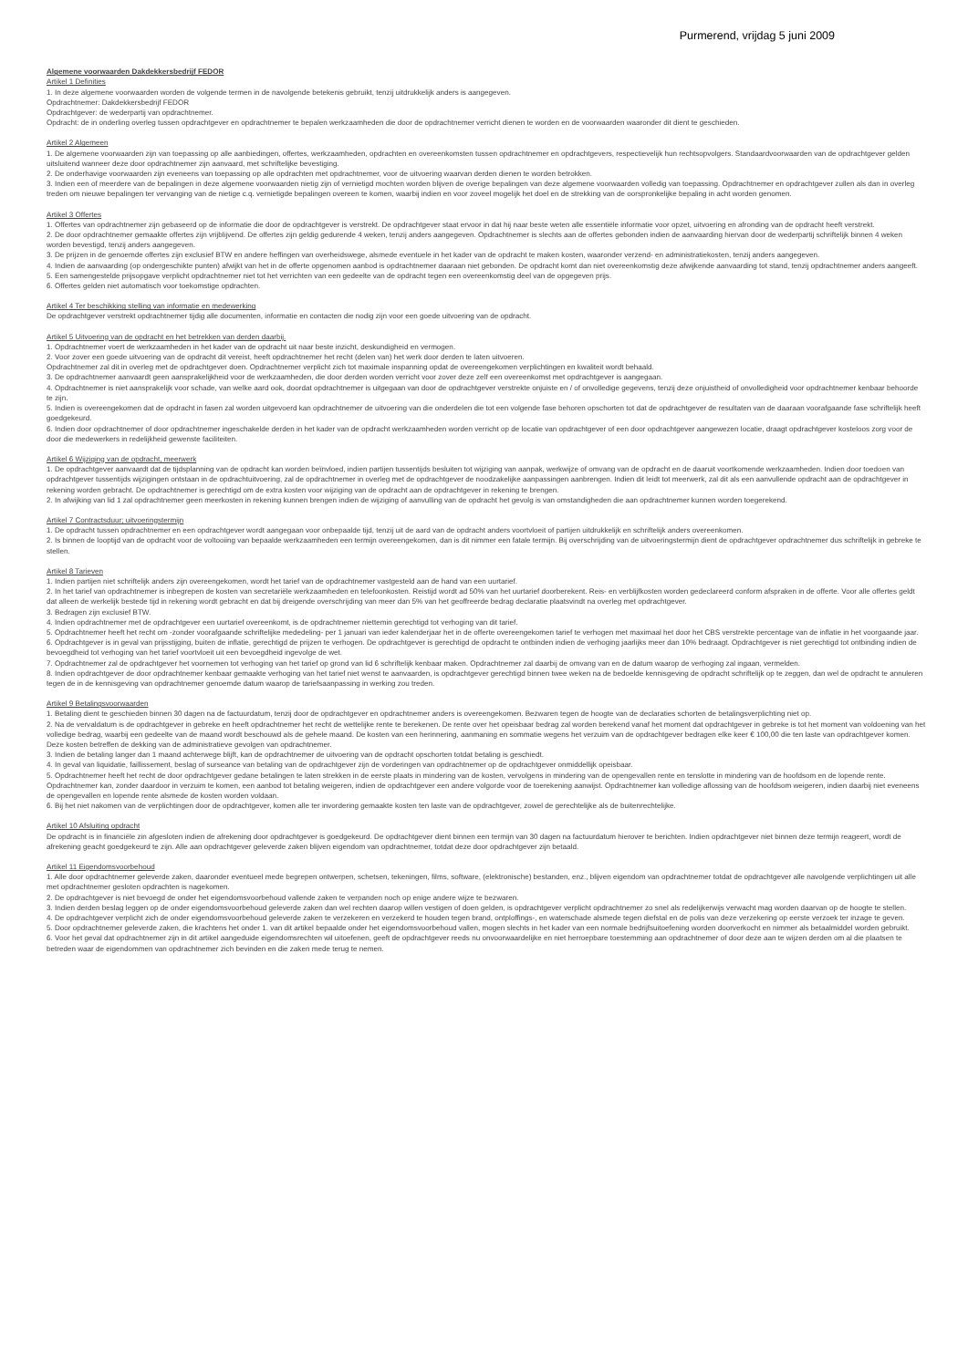Purmerend, vrijdag 5 juni 2009
Algemene voorwaarden Dakdekkersbedrijf FEDOR
Artikel 1 Definities
1. In deze algemene voorwaarden worden de volgende termen in de navolgende betekenis gebruikt, tenzij uitdrukkelijk anders is aangegeven.
Opdrachtnemer: Dakdekkersbedrijf FEDOR
Opdrachtgever: de wederpartij van opdrachtnemer.
Opdracht: de in onderling overleg tussen opdrachtgever en opdrachtnemer te bepalen werkzaamheden die door de opdrachtnemer verricht dienen te worden en de voorwaarden waaronder dit dient te geschieden.
Artikel 2 Algemeen
1. De algemene voorwaarden zijn van toepassing op alle aanbiedingen, offertes, werkzaamheden, opdrachten en overeenkomsten tussen opdrachtnemer en opdrachtgevers, respectievelijk hun rechtsopvolgers. Standaardvoorwaarden van de opdrachtgever gelden uitsluitend wanneer deze door opdrachtnemer zijn aanvaard, met schriftelijke bevestiging.
2. De onderhavige voorwaarden zijn eveneens van toepassing op alle opdrachten met opdrachtnemer, voor de uitvoering waarvan derden dienen te worden betrokken.
3. Indien een of meerdere van de bepalingen in deze algemene voorwaarden nietig zijn of vernietigd mochten worden blijven de overige bepalingen van deze algemene voorwaarden volledig van toepassing. Opdrachtnemer en opdrachtgever zullen als dan in overleg treden om nieuwe bepalingen ter vervanging van de nietige c.q. vernietigde bepalingen overeen te komen, waarbij indien en voor zoveel mogelijk het doel en de strekking van de oorspronkelijke bepaling in acht worden genomen.
Artikel 3 Offertes
1. Offertes van opdrachtnemer zijn gebaseerd op de informatie die door de opdrachtgever is verstrekt. De opdrachtgever staat ervoor in dat hij naar beste weten alle essentiële informatie voor opzet, uitvoering en afronding van de opdracht heeft verstrekt.
2. De door opdrachtnemer gemaakte offertes zijn vrijblijvend. De offertes zijn geldig gedurende 4 weken, tenzij anders aangegeven. Opdrachtnemer is slechts aan de offertes gebonden indien de aanvaarding hiervan door de wederpartij schriftelijk binnen 4 weken worden bevestigd, tenzij anders aangegeven.
3. De prijzen in de genoemde offertes zijn exclusief BTW en andere heffingen van overheidswege, alsmede eventuele in het kader van de opdracht te maken kosten, waaronder verzend- en administratiekosten, tenzij anders aangegeven.
4. Indien de aanvaarding (op ondergeschikte punten) afwijkt van het in de offerte opgenomen aanbod is opdrachtnemer daaraan niet gebonden. De opdracht komt dan niet overeenkomstig deze afwijkende aanvaarding tot stand, tenzij opdrachtnemer anders aangeeft.
5. Een samengestelde prijsopgave verplicht opdrachtnemer niet tot het verrichten van een gedeelte van de opdracht tegen een overeenkomstig deel van de opgegeven prijs.
6. Offertes gelden niet automatisch voor toekomstige opdrachten.
Artikel 4 Ter beschikking stelling van informatie en medewerking
De opdrachtgever verstrekt opdrachtnemer tijdig alle documenten, informatie en contacten die nodig zijn voor een goede uitvoering van de opdracht.
Artikel 5 Uitvoering van de opdracht en het betrekken van derden daarbij.
1. Opdrachtnemer voert de werkzaamheden in het kader van de opdracht uit naar beste inzicht, deskundigheid en vermogen.
2. Voor zover een goede uitvoering van de opdracht dit vereist, heeft opdrachtnemer het recht (delen van) het werk door derden te laten uitvoeren.
Opdrachtnemer zal dit in overleg met de opdrachtgever doen. Opdrachtnemer verplicht zich tot maximale inspanning opdat de overeengekomen verplichtingen en kwaliteit wordt behaald.
3. De opdrachtnemer aanvaardt geen aansprakelijkheid voor de werkzaamheden, die door derden worden verricht voor zover deze zelf een overeenkomst met opdrachtgever is aangegaan.
4. Opdrachtnemer is niet aansprakelijk voor schade, van welke aard ook, doordat opdrachtnemer is uitgegaan van door de opdrachtgever verstrekte onjuiste en / of onvolledige gegevens, tenzij deze onjuistheid of onvolledigheid voor opdrachtnemer kenbaar behoorde te zijn.
5. Indien is overeengekomen dat de opdracht in fasen zal worden uitgevoerd kan opdrachtnemer de uitvoering van die onderdelen die tot een volgende fase behoren opschorten tot dat de opdrachtgever de resultaten van de daaraan voorafgaande fase schriftelijk heeft goedgekeurd.
6. Indien door opdrachtnemer of door opdrachtnemer ingeschakelde derden in het kader van de opdracht werkzaamheden worden verricht op de locatie van opdrachtgever of een door opdrachtgever aangewezen locatie, draagt opdrachtgever kosteloos zorg voor de door die medewerkers in redelijkheid gewenste faciliteiten.
Artikel 6 Wijziging van de opdracht, meerwerk
1. De opdrachtgever aanvaardt dat de tijdsplanning van de opdracht kan worden beïnvloed, indien partijen tussentijds besluiten tot wijziging van aanpak, werkwijze of omvang van de opdracht en de daaruit voortkomende werkzaamheden. Indien door toedoen van opdrachtgever tussentijds wijzigingen ontstaan in de opdrachtuitvoering, zal de opdrachtnemer in overleg met de opdrachtgever de noodzakelijke aanpassingen aanbrengen. Indien dit leidt tot meerwerk, zal dit als een aanvullende opdracht aan de opdrachtgever in rekening worden gebracht. De opdrachtnemer is gerechtigd om de extra kosten voor wijziging van de opdracht aan de opdrachtgever in rekening te brengen.
2. In afwijking van lid 1 zal opdrachtnemer geen meerkosten in rekening kunnen brengen indien de wijziging of aanvulling van de opdracht het gevolg is van omstandigheden die aan opdrachtnemer kunnen worden toegerekend.
Artikel 7 Contractsduur; uitvoeringstermijn
1. De opdracht tussen opdrachtnemer en een opdrachtgever wordt aangegaan voor onbepaalde tijd, tenzij uit de aard van de opdracht anders voortvloeit of partijen uitdrukkelijk en schriftelijk anders overeenkomen.
2. Is binnen de looptijd van de opdracht voor de voltooiing van bepaalde werkzaamheden een termijn overeengekomen, dan is dit nimmer een fatale termijn. Bij overschrijding van de uitvoeringstermijn dient de opdrachtgever opdrachtnemer dus schriftelijk in gebreke te stellen.
Artikel 8 Tarieven
1. Indien partijen niet schriftelijk anders zijn overeengekomen, wordt het tarief van de opdrachtnemer vastgesteld aan de hand van een uurtarief.
2. In het tarief van opdrachtnemer is inbegrepen de kosten van secretariële werkzaamheden en telefoonkosten. Reistijd wordt ad 50% van het uurtarief doorberekent. Reis- en verblijfkosten worden gedeclareerd conform afspraken in de offerte. Voor alle offertes geldt dat alleen de werkelijk bestede tijd in rekening wordt gebracht en dat bij dreigende overschrijding van meer dan 5% van het geoffreerde bedrag declaratie plaatsvindt na overleg met opdrachtgever.
3. Bedragen zijn exclusief BTW.
4. Indien opdrachtnemer met de opdrachtgever een uurtarief overeenkomt, is de opdrachtnemer niettemin gerechtigd tot verhoging van dit tarief.
5. Opdrachtnemer heeft het recht om -zonder voorafgaande schriftelijke mededeling- per 1 januari van ieder kalenderjaar het in de offerte overeengekomen tarief te verhogen met maximaal het door het CBS verstrekte percentage van de inflatie in het voorgaande jaar.
6. Opdrachtgever is in geval van prijsstijging, buiten de inflatie, gerechtigd de prijzen te verhogen. De opdrachtgever is gerechtigd de opdracht te ontbinden indien de verhoging jaarlijks meer dan 10% bedraagt. Opdrachtgever is niet gerechtigd tot ontbinding indien de bevoegdheid tot verhoging van het tarief voortvloeit uit een bevoegdheid ingevolge de wet.
7. Opdrachtnemer zal de opdrachtgever het voornemen tot verhoging van het tarief op grond van lid 6 schriftelijk kenbaar maken. Opdrachtnemer zal daarbij de omvang van en de datum waarop de verhoging zal ingaan, vermelden.
8. Indien opdrachtgever de door opdrachtnemer kenbaar gemaakte verhoging van het tarief niet wenst te aanvaarden, is opdrachtgever gerechtigd binnen twee weken na de bedoelde kennisgeving de opdracht schriftelijk op te zeggen, dan wel de opdracht te annuleren tegen de in de kennisgeving van opdrachtnemer genoemde datum waarop de tariefsaanpassing in werking zou treden.
Artikel 9 Betalingsvoorwaarden
1. Betaling dient te geschieden binnen 30 dagen na de factuurdatum, tenzij door de opdrachtgever en opdrachtnemer anders is overeengekomen. Bezwaren tegen de hoogte van de declaraties schorten de betalingsverplichting niet op.
2. Na de vervaldatum is de opdrachtgever in gebreke en heeft opdrachtnemer het recht de wettelijke rente te berekenen. De rente over het opeisbaar bedrag zal worden berekend vanaf het moment dat opdrachtgever in gebreke is tot het moment van voldoening van het volledige bedrag, waarbij een gedeelte van de maand wordt beschouwd als de gehele maand. De kosten van een herinnering, aanmaning en sommatie wegens het verzuim van de opdrachtgever bedragen elke keer € 100,00 die ten laste van opdrachtgever komen. Deze kosten betreffen de dekking van de administratieve gevolgen van opdrachtnemer.
3. Indien de betaling langer dan 1 maand achterwege blijft, kan de opdrachtnemer de uitvoering van de opdracht opschorten totdat betaling is geschiedt.
4. In geval van liquidatie, faillissement, beslag of surseance van betaling van de opdrachtgever zijn de vorderingen van opdrachtnemer op de opdrachtgever onmiddellijk opeisbaar.
5. Opdrachtnemer heeft het recht de door opdrachtgever gedane betalingen te laten strekken in de eerste plaats in mindering van de kosten, vervolgens in mindering van de opengevallen rente en tenslotte in mindering van de hoofdsom en de lopende rente. Opdrachtnemer kan, zonder daardoor in verzuim te komen, een aanbod tot betaling weigeren, indien de opdrachtgever een andere volgorde voor de toerekening aanwijst. Opdrachtnemer kan volledige aflossing van de hoofdsom weigeren, indien daarbij niet eveneens de opengevallen en lopende rente alsmede de kosten worden voldaan.
6. Bij het niet nakomen van de verplichtingen door de opdrachtgever, komen alle ter invordering gemaakte kosten ten laste van de opdrachtgever, zowel de gerechtelijke als de buitenrechtelijke.
Artikel 10 Afsluiting opdracht
De opdracht is in financiële zin afgesloten indien de afrekening door opdrachtgever is goedgekeurd. De opdrachtgever dient binnen een termijn van 30 dagen na factuurdatum hierover te berichten. Indien opdrachtgever niet binnen deze termijn reageert, wordt de afrekening geacht goedgekeurd te zijn. Alle aan opdrachtgever geleverde zaken blijven eigendom van opdrachtnemer, totdat deze door opdrachtgever zijn betaald.
Artikel 11 Eigendomsvoorbehoud
1. Alle door opdrachtnemer geleverde zaken, daaronder eventueel mede begrepen ontwerpen, schetsen, tekeningen, films, software, (elektronische) bestanden, enz., blijven eigendom van opdrachtnemer totdat de opdrachtgever alle navolgende verplichtingen uit alle met opdrachtnemer gesloten opdrachten is nagekomen.
2. De opdrachtgever is niet bevoegd de onder het eigendomsvoorbehoud vallende zaken te verpanden noch op enige andere wijze te bezwaren.
3. Indien derden beslag leggen op de onder eigendomsvoorbehoud geleverde zaken dan wel rechten daarop willen vestigen of doen gelden, is opdrachtgever verplicht opdrachtnemer zo snel als redelijkerwijs verwacht mag worden daarvan op de hoogte te stellen.
4. De opdrachtgever verplicht zich de onder eigendomsvoorbehoud geleverde zaken te verzekeren en verzekerd te houden tegen brand, ontploffings-, en waterschade alsmede tegen diefstal en de polis van deze verzekering op eerste verzoek ter inzage te geven.
5. Door opdrachtnemer geleverde zaken, die krachtens het onder 1. van dit artikel bepaalde onder het eigendomsvoorbehoud vallen, mogen slechts in het kader van een normale bedrijfsuitoefening worden doorverkocht en nimmer als betaalmiddel worden gebruikt.
6. Voor het geval dat opdrachtnemer zijn in dit artikel aangeduide eigendomsrechten wil uitoefenen, geeft de opdrachtgever reeds nu onvoorwaardelijke en niet herroepbare toestemming aan opdrachtnemer of door deze aan te wijzen derden om al die plaatsen te betreden waar de eigendommen van opdrachtnemer zich bevinden en die zaken mede terug te nemen.